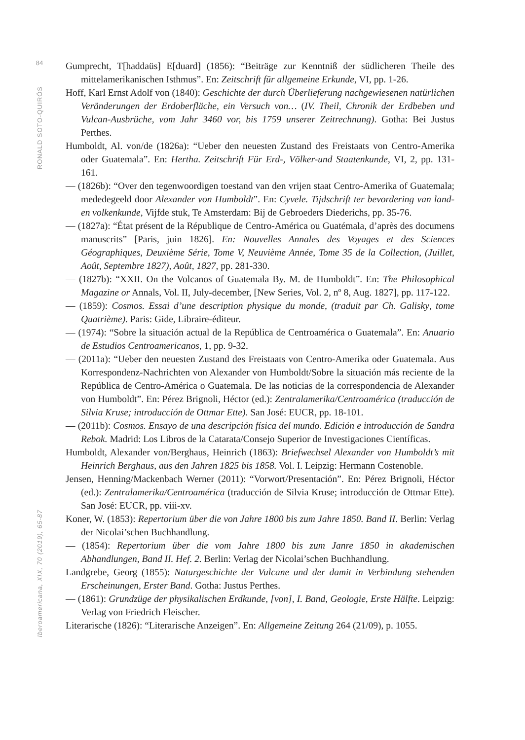84
RONALD SOTO-QUIRÓS
Iberoamericana, XIX, 70 (2019), 65-87
Gumprecht, T[haddaüs] E[duard] (1856): “Beiträge zur Kenntniß der südlicheren Theile des mittelamerikanischen Isthmus”. En: Zeitschrift für allgemeine Erkunde, VI, pp. 1-26.
Hoff, Karl Ernst Adolf von (1840): Geschichte der durch Überlieferung nachgewiesenen natürlichen Veränderungen der Erdoberfläche, ein Versuch von… (IV. Theil, Chronik der Erdbeben und Vulcan-Ausbrüche, vom Jahr 3460 vor, bis 1759 unserer Zeitrechnung). Gotha: Bei Justus Perthes.
Humboldt, Al. von/de (1826a): “Ueber den neuesten Zustand des Freistaats von Centro-Amerika oder Guatemala”. En: Hertha. Zeitschrift Für Erd-, Völker-und Staatenkunde, VI, 2, pp. 131-161.
— (1826b): “Over den tegenwoordigen toestand van den vrijen staat Centro-Amerika of Guatemala; mededegeeld door Alexander von Humboldt”. En: Cyvele. Tijdschrift ter bevordering van land- en volkenkunde, Vijfde stuk, Te Amsterdam: Bij de Gebroeders Diederichs, pp. 35-76.
— (1827a): “État présent de la République de Centro-América ou Guatémala, d’après des documens manuscrits” [Paris, juin 1826]. En: Nouvelles Annales des Voyages et des Sciences Géographiques, Deuxième Série, Tome V, Neuvième Année, Tome 35 de la Collection, (Juillet, Août, Septembre 1827), Août, 1827, pp. 281-330.
— (1827b): “XXII. On the Volcanos of Guatemala By. M. de Humboldt”. En: The Philosophical Magazine or Annals, Vol. II, July-december, [New Series, Vol. 2, nº 8, Aug. 1827], pp. 117-122.
— (1859): Cosmos. Essai d’une description physique du monde, (traduit par Ch. Galisky, tome Quatrième). Paris: Gide, Libraire-éditeur.
— (1974): “Sobre la situación actual de la República de Centroamérica o Guatemala”. En: Anuario de Estudios Centroamericanos, 1, pp. 9-32.
— (2011a): “Ueber den neuesten Zustand des Freistaats von Centro-Amerika oder Guatemala. Aus Korrespondenz-Nachrichten von Alexander von Humboldt/Sobre la situación más reciente de la República de Centro-América o Guatemala. De las noticias de la correspondencia de Alexander von Humboldt”. En: Pérez Brignoli, Héctor (ed.): Zentralamerika/Centroamérica (traducción de Silvia Kruse; introducción de Ottmar Ette). San José: EUCR, pp. 18-101.
— (2011b): Cosmos. Ensayo de una descripción física del mundo. Edición e introducción de Sandra Rebok. Madrid: Los Libros de la Catarata/Consejo Superior de Investigaciones Científicas.
Humboldt, Alexander von/Berghaus, Heinrich (1863): Briefwechsel Alexander von Humboldt’s mit Heinrich Berghaus, aus den Jahren 1825 bis 1858. Vol. I. Leipzig: Hermann Costenoble.
Jensen, Henning/Mackenbach Werner (2011): “Vorwort/Presentación”. En: Pérez Brignoli, Héctor (ed.): Zentralamerika/Centroamérica (traducción de Silvia Kruse; introducción de Ottmar Ette). San José: EUCR, pp. viii-xv.
Koner, W. (1853): Repertorium über die von Jahre 1800 bis zum Jahre 1850. Band II. Berlin: Verlag der Nicolai’schen Buchhandlung.
— (1854): Repertorium über die vom Jahre 1800 bis zum Janre 1850 in akademischen Abhandlungen, Band II. Hef. 2. Berlin: Verlag der Nicolai’schen Buchhandlung.
Landgrebe, Georg (1855): Naturgeschichte der Vulcane und der damit in Verbindung stehenden Erscheinungen, Erster Band. Gotha: Justus Perthes.
— (1861): Grundzüge der physikalischen Erdkunde, [von], I. Band, Geologie, Erste Hälfte. Leipzig: Verlag von Friedrich Fleischer.
Literarische (1826): “Literarische Anzeigen”. En: Allgemeine Zeitung 264 (21/09), p. 1055.